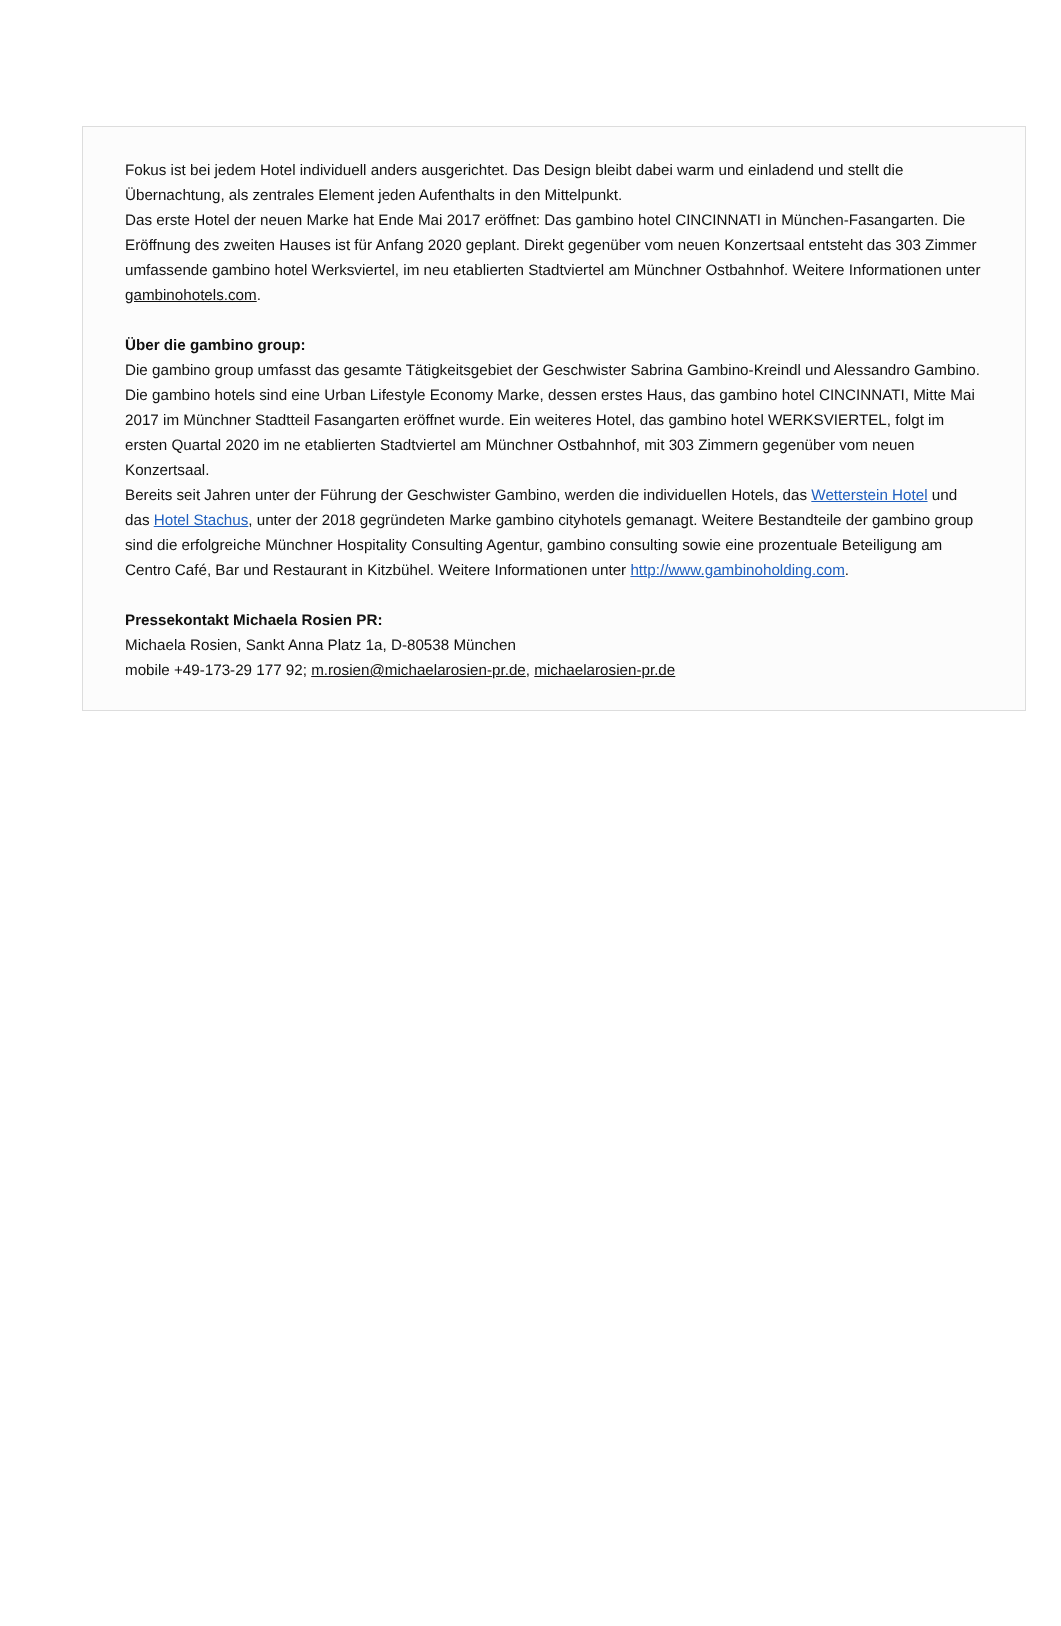Fokus ist bei jedem Hotel individuell anders ausgerichtet. Das Design bleibt dabei warm und einladend und stellt die Übernachtung, als zentrales Element jeden Aufenthalts in den Mittelpunkt.
Das erste Hotel der neuen Marke hat Ende Mai 2017 eröffnet: Das gambino hotel CINCINNATI in München-Fasangarten. Die Eröffnung des zweiten Hauses ist für Anfang 2020 geplant. Direkt gegenüber vom neuen Konzertsaal entsteht das 303 Zimmer umfassende gambino hotel Werksviertel, im neu etablierten Stadtviertel am Münchner Ostbahnhof. Weitere Informationen unter gambinohotels.com.
Über die gambino group:
Die gambino group umfasst das gesamte Tätigkeitsgebiet der Geschwister Sabrina Gambino-Kreindl und Alessandro Gambino. Die gambino hotels sind eine Urban Lifestyle Economy Marke, dessen erstes Haus, das gambino hotel CINCINNATI, Mitte Mai 2017 im Münchner Stadtteil Fasangarten eröffnet wurde. Ein weiteres Hotel, das gambino hotel WERKSVIERTEL, folgt im ersten Quartal 2020 im ne etablierten Stadtviertel am Münchner Ostbahnhof, mit 303 Zimmern gegenüber vom neuen Konzertsaal.
Bereits seit Jahren unter der Führung der Geschwister Gambino, werden die individuellen Hotels, das Wetterstein Hotel und das Hotel Stachus, unter der 2018 gegründeten Marke gambino cityhotels gemanagt. Weitere Bestandteile der gambino group sind die erfolgreiche Münchner Hospitality Consulting Agentur, gambino consulting sowie eine prozentuale Beteiligung am Centro Café, Bar und Restaurant in Kitzbühel. Weitere Informationen unter http://www.gambinoholding.com.
Pressekontakt Michaela Rosien PR:
Michaela Rosien, Sankt Anna Platz 1a, D-80538 München
mobile +49-173-29 177 92; m.rosien@michaelarosien-pr.de, michaelarosien-pr.de